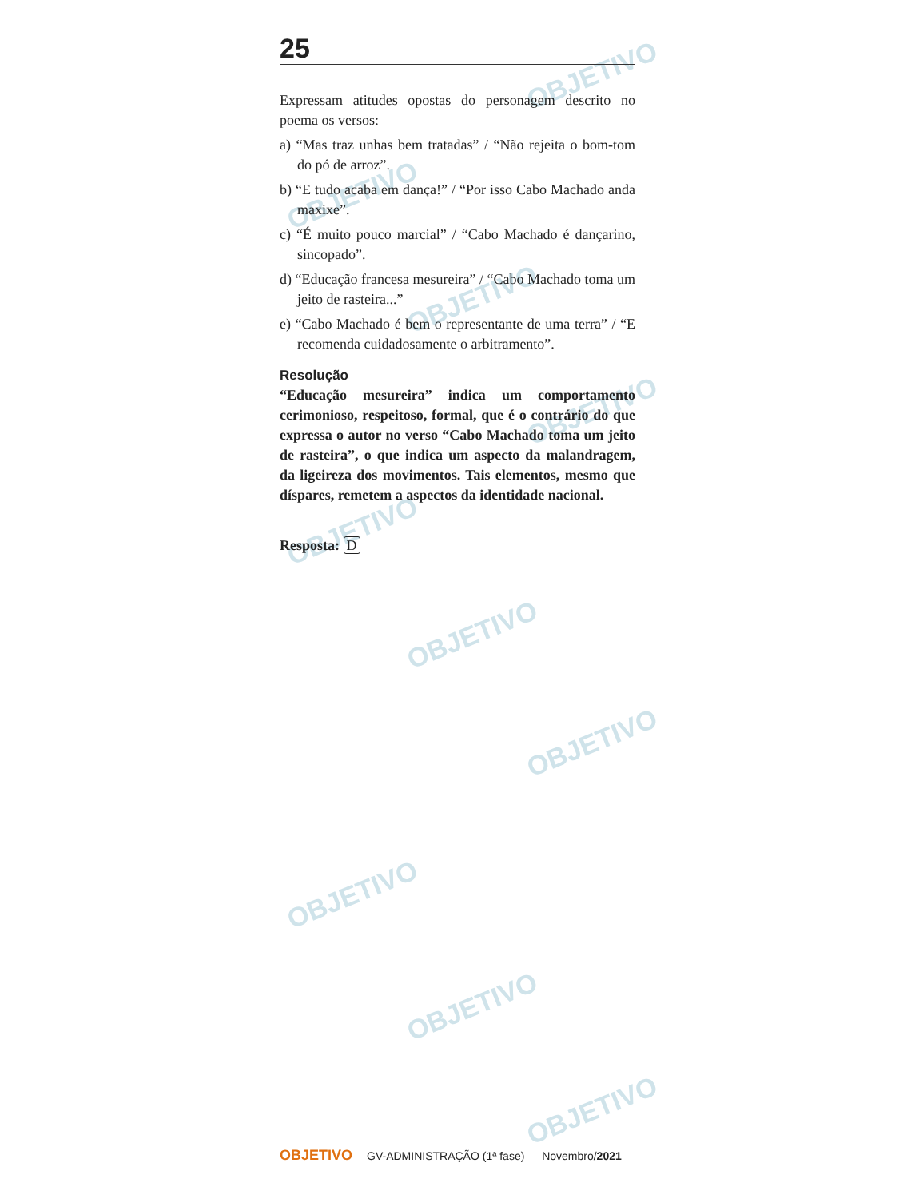OBJETIVO
OBJETIVO
OBJETIVO
OBJETIVO
OBJETIVO
OBJETIVO
OBJETIVO
OBJETIVO
OBJETIVO
OBJETIVO
25
Expressam atitudes opostas do personagem descrito no poema os versos:
a) “Mas traz unhas bem tratadas” / “Não rejeita o bom-tom do pó de arroz”.
b) “E tudo acaba em dança!” / “Por isso Cabo Machado anda maxixe”.
c) “É muito pouco marcial” / “Cabo Machado é dançarino, sincopado”.
d) “Educação francesa mesureira” / “Cabo Machado toma um jeito de rasteira...”
e) “Cabo Machado é bem o representante de uma terra” / “E recomenda cuidadosamente o arbitramento”.
Resolução
“Educação mesureira” indica um comportamento cerimonioso, respeitoso, formal, que é o contrário do que expressa o autor no verso “Cabo Machado toma um jeito de rasteira”, o que indica um aspecto da malandragem, da ligeireza dos movimentos. Tais elementos, mesmo que díspares, remetem a aspectos da identidade nacional.
Resposta: D
OBJETIVO GV-ADMINISTRAÇÃO (1ª fase) — Novembro/2021